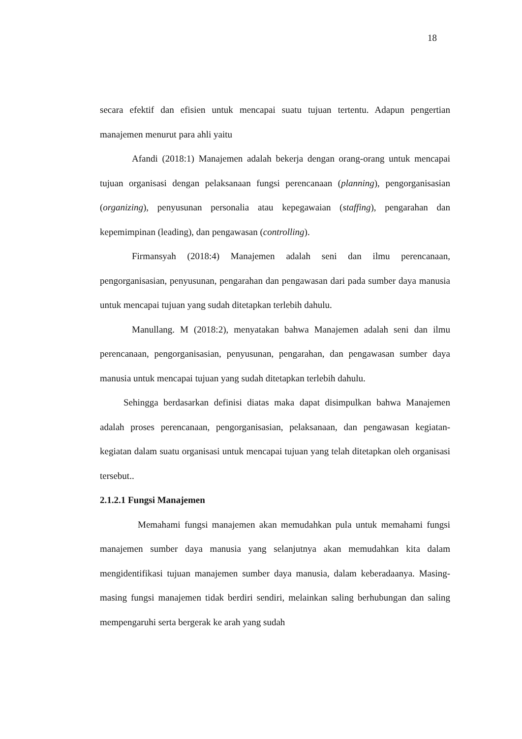18
secara efektif dan efisien untuk mencapai suatu tujuan tertentu. Adapun pengertian manajemen menurut para ahli yaitu
Afandi (2018:1) Manajemen adalah bekerja dengan orang-orang untuk mencapai tujuan organisasi dengan pelaksanaan fungsi perencanaan (planning), pengorganisasian (organizing), penyusunan personalia atau kepegawaian (staffing), pengarahan dan kepemimpinan (leading), dan pengawasan (controlling).
Firmansyah (2018:4) Manajemen adalah seni dan ilmu perencanaan, pengorganisasian, penyusunan, pengarahan dan pengawasan dari pada sumber daya manusia untuk mencapai tujuan yang sudah ditetapkan terlebih dahulu.
Manullang. M (2018:2), menyatakan bahwa Manajemen adalah seni dan ilmu perencanaan, pengorganisasian, penyusunan, pengarahan, dan pengawasan sumber daya manusia untuk mencapai tujuan yang sudah ditetapkan terlebih dahulu.
Sehingga berdasarkan definisi diatas maka dapat disimpulkan bahwa Manajemen adalah proses perencanaan, pengorganisasian, pelaksanaan, dan pengawasan kegiatan-kegiatan dalam suatu organisasi untuk mencapai tujuan yang telah ditetapkan oleh organisasi tersebut..
2.1.2.1 Fungsi Manajemen
Memahami fungsi manajemen akan memudahkan pula untuk memahami fungsi manajemen sumber daya manusia yang selanjutnya akan memudahkan kita dalam mengidentifikasi tujuan manajemen sumber daya manusia, dalam keberadaanya. Masing-masing fungsi manajemen tidak berdiri sendiri, melainkan saling berhubungan dan saling mempengaruhi serta bergerak ke arah yang sudah